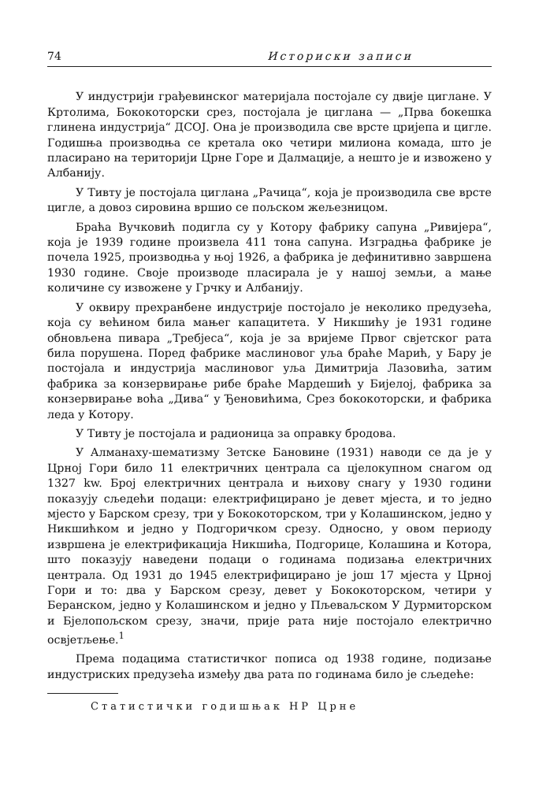74 Историски записи
У индустрији грађевинског материјала постојале су двије циглане. У Кртолима, Бококоторски срез, постојала је циглана — „Прва бокешка глинена индустрија“ ДСОЈ. Она је производила све врсте цријепа и цигле. Годишња производња се кретала око четири милиона комада, што је пласирано на територији Црне Горе и Далмације, а нешто је и извожено у Албанију.
У Тивту је постојала циглана „Рачица“, која је производила све врсте цигле, а довоз сировина вршио се пољском жељезницом.
Браћа Вучковић подигла су у Котору фабрику сапуна „Ривијера“, која је 1939 године произвела 411 тона сапуна. Изградња фабрике је почела 1925, производња у њој 1926, а фабрика је дефинитивно завршена 1930 године. Своје производе пласирала је у нашој земљи, а мање количине су извожене у Грчку и Албанију.
У оквиру прехранбене индустрије постојало је неколико предузећа, која су већином била мањег капацитета. У Никшићу је 1931 године обновљена пивара „Требјеса“, која је за вријеме Првог свјетског рата била порушена. Поред фабрике маслиновог уља браће Марић, у Бару је постојала и индустрија маслиновог уља Димитрија Лазовића, затим фабрика за конзервирање рибе браће Мардешић у Бијелој, фабрика за конзервирање воћа „Дива“ у Ђеновићима, Срез бококоторски, и фабрика леда у Котору.
У Тивту је постојала и радионица за оправку бродова.
У Алманаху-шематизму Зетске Бановине (1931) наводи се да је у Црној Гори било 11 електричних централа са цјелокупном снагом од 1327 kw. Број електричних централа и њихову снагу у 1930 години показују сљедећи подаци: електрифицирано је девет мјеста, и то једно мјесто у Барском срезу, три у Бококоторском, три у Колашинском, једно у Никшићком и једно у Подгоричком срезу. Односно, у овом периоду извршена је електрификација Никшића, Подгорице, Колашина и Котора, што показују наведени подаци о годинама подизања електричних централа. Од 1931 до 1945 електрифицирано је још 17 мјеста у Црној Гори и то: два у Барском срезу, девет у Бококоторском, четири у Беранском, једно у Колашинском и једно у Пљеваљском У Дурмиторском и Бјелопољском срезу, значи, прије рата није постојало електрично освјетљење.<sup>1</sup>
Према подацима статистичког пописа од 1938 године, подизање индустриских предузећа између два рата по годинама било је сљедеће:
Статистички годишњак НР Црне